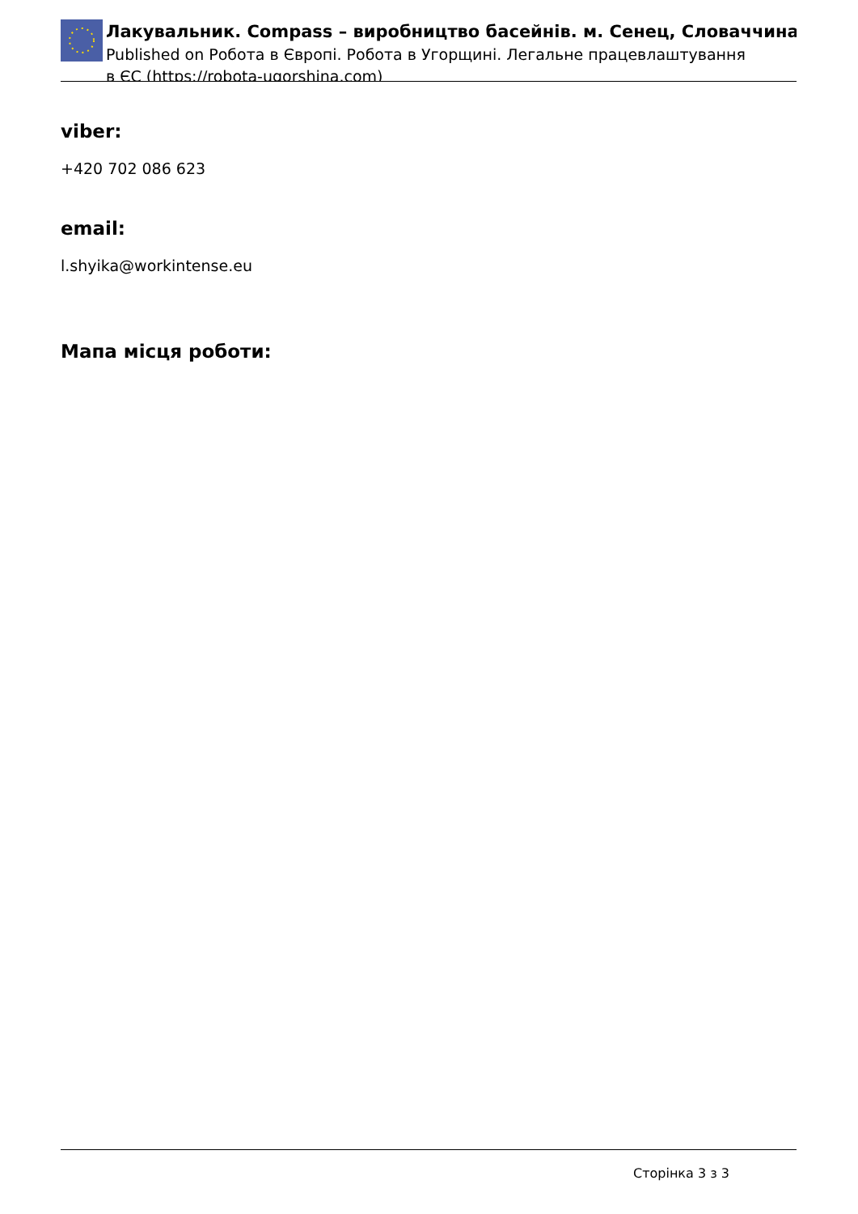Лакувальник. Compass – виробництво басейнів. м. Сенец, Словаччина
Published on Робота в Європі. Робота в Угорщині. Легальне працевлаштування в ЄС (https://robota-ugorshina.com)
viber:
+420 702 086 623
email:
l.shyika@workintense.eu
Мапа місця роботи:
Сторінка 3 з 3